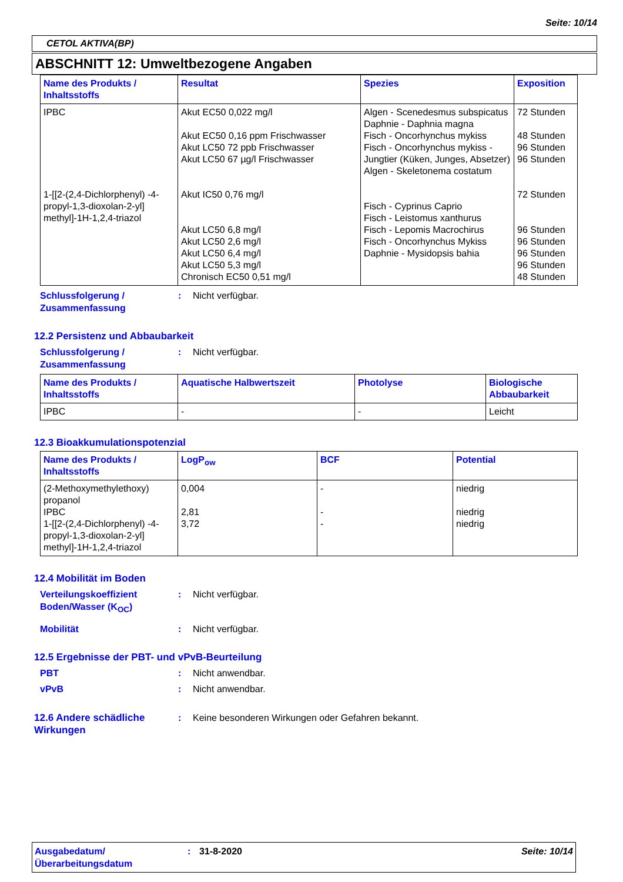Seite: 10/14
CETOL AKTIVA(BP)
ABSCHNITT 12: Umweltbezogene Angaben
| Name des Produkts / Inhaltsstoffs | Resultat | Spezies | Exposition |
| --- | --- | --- | --- |
| IPBC 1-[[2-(2,4-Dichlorphenyl) -4-propyl-1,3-dioxolan-2-yl] methyl]-1H-1,2,4-triazol | Akut EC50 0,022 mg/l Akut EC50 0,16 ppm Frischwasser Akut LC50 72 ppb Frischwasser Akut LC50 67 µg/l Frischwasser Akut IC50 0,76 mg/l Akut LC50 6,8 mg/l Akut LC50 2,6 mg/l Akut LC50 6,4 mg/l Akut LC50 5,3 mg/l Chronisch EC50 0,51 mg/l | Algen - Scenedesmus subspicatus Daphnie - Daphnia magna Fisch - Oncorhynchus mykiss Fisch - Oncorhynchus mykiss - Jungtier (Küken, Junges, Absetzer) Algen - Skeletonema costatum Fisch - Cyprinus Caprio Fisch - Leistomus xanthurus Fisch - Lepomis Macrochirus Fisch - Oncorhynchus Mykiss Daphnie - Mysidopsis bahia | 72 Stunden 48 Stunden 96 Stunden 96 Stunden 72 Stunden 96 Stunden 96 Stunden 96 Stunden 96 Stunden 48 Stunden |
Schlussfolgerung / Zusammenfassung
: Nicht verfügbar.
12.2 Persistenz und Abbaubarkeit
Schlussfolgerung / Zusammenfassung
: Nicht verfügbar.
| Name des Produkts / Inhaltsstoffs | Aquatische Halbwertszeit | Photolyse | Biologische Abbaubarkeit |
| --- | --- | --- | --- |
| IPBC | - | - | Leicht |
12.3 Bioakkumulationspotenzial
| Name des Produkts / Inhaltsstoffs | LogP<sub>ow</sub> | BCF | Potential |
| --- | --- | --- | --- |
| (2-Methoxymethylethoxy) propanol IPBC 1-[[2-(2,4-Dichlorphenyl) -4-propyl-1,3-dioxolan-2-yl] methyl]-1H-1,2,4-triazol | 0,004 2,81 3,72 | - - - | niedrig niedrig niedrig |
12.4 Mobilität im Boden
Verteilungskoeffizient Boden/Wasser (K<sub>OC</sub>)
: Nicht verfügbar.
Mobilität : Nicht verfügbar.
12.5 Ergebnisse der PBT- und vPvB-Beurteilung
PBT : Nicht anwendbar.
vPvB : Nicht anwendbar.
12.6 Andere schädliche Wirkungen
: Keine besonderen Wirkungen oder Gefahren bekannt.
Ausgabedatum/ Überarbeitungsdatum
: 31-8-2020 Seite: 10/14